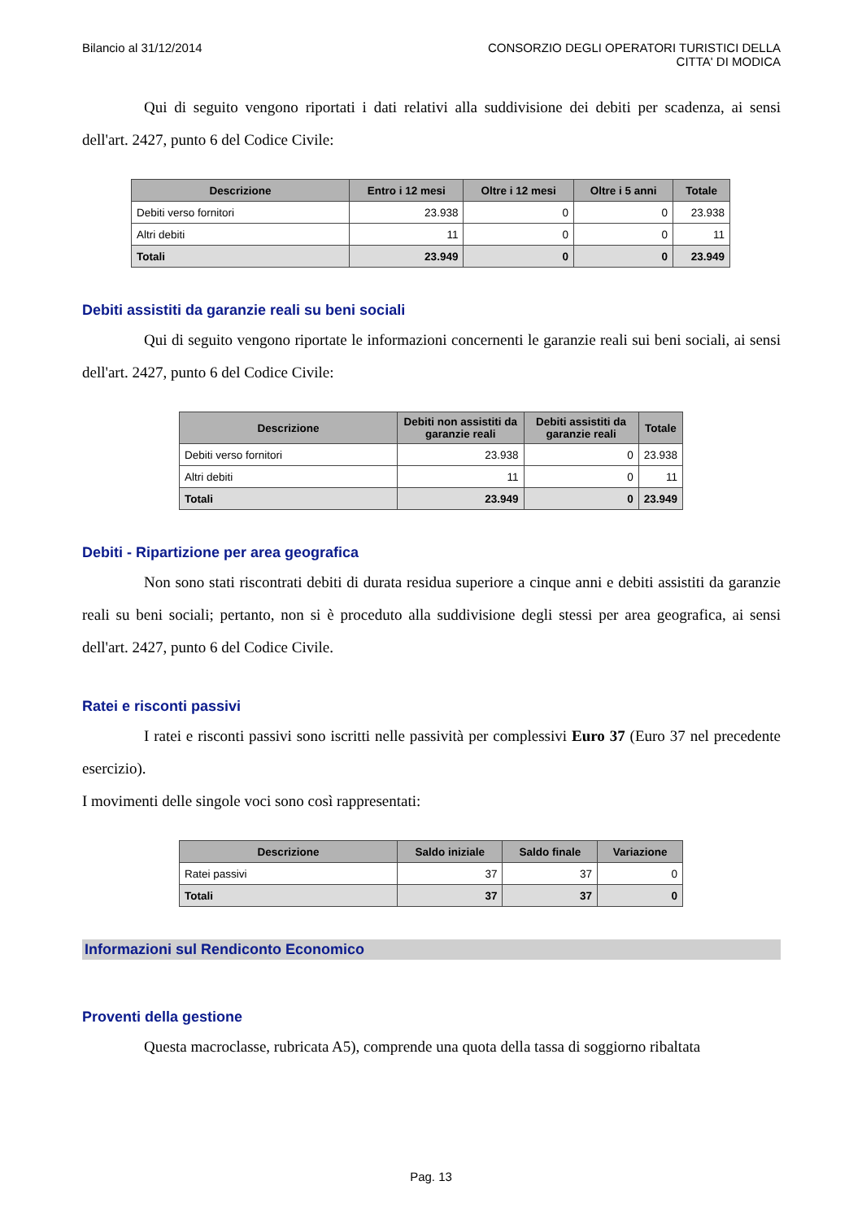Bilancio al 31/12/2014 CONSORZIO DEGLI OPERATORI TURISTICI DELLA
CITTA' DI MODICA
Qui di seguito vengono riportati i dati relativi alla suddivisione dei debiti per scadenza, ai sensi dell'art. 2427, punto 6 del Codice Civile:
| Descrizione | Entro i 12 mesi | Oltre i 12 mesi | Oltre i 5 anni | Totale |
| --- | --- | --- | --- | --- |
| Debiti verso fornitori | 23.938 | 0 | 0 | 23.938 |
| Altri debiti | 11 | 0 | 0 | 11 |
| Totali | 23.949 | 0 | 0 | 23.949 |
Debiti assistiti da garanzie reali su beni sociali
Qui di seguito vengono riportate le informazioni concernenti le garanzie reali sui beni sociali, ai sensi dell'art. 2427, punto 6 del Codice Civile:
| Descrizione | Debiti non assistiti da garanzie reali | Debiti assistiti da garanzie reali | Totale |
| --- | --- | --- | --- |
| Debiti verso fornitori | 23.938 | 0 | 23.938 |
| Altri debiti | 11 | 0 | 11 |
| Totali | 23.949 | 0 | 23.949 |
Debiti - Ripartizione per area geografica
Non sono stati riscontrati debiti di durata residua superiore a cinque anni e debiti assistiti da garanzie reali su beni sociali; pertanto, non si è proceduto alla suddivisione degli stessi per area geografica, ai sensi dell'art. 2427, punto 6 del Codice Civile.
Ratei e risconti passivi
I ratei e risconti passivi sono iscritti nelle passività per complessivi Euro 37 (Euro 37 nel precedente esercizio).
I movimenti delle singole voci sono così rappresentati:
| Descrizione | Saldo iniziale | Saldo finale | Variazione |
| --- | --- | --- | --- |
| Ratei passivi | 37 | 37 | 0 |
| Totali | 37 | 37 | 0 |
Informazioni sul Rendiconto Economico
Proventi della gestione
Questa macroclasse, rubricata A5), comprende una quota della tassa di soggiorno ribaltata
Pag. 13